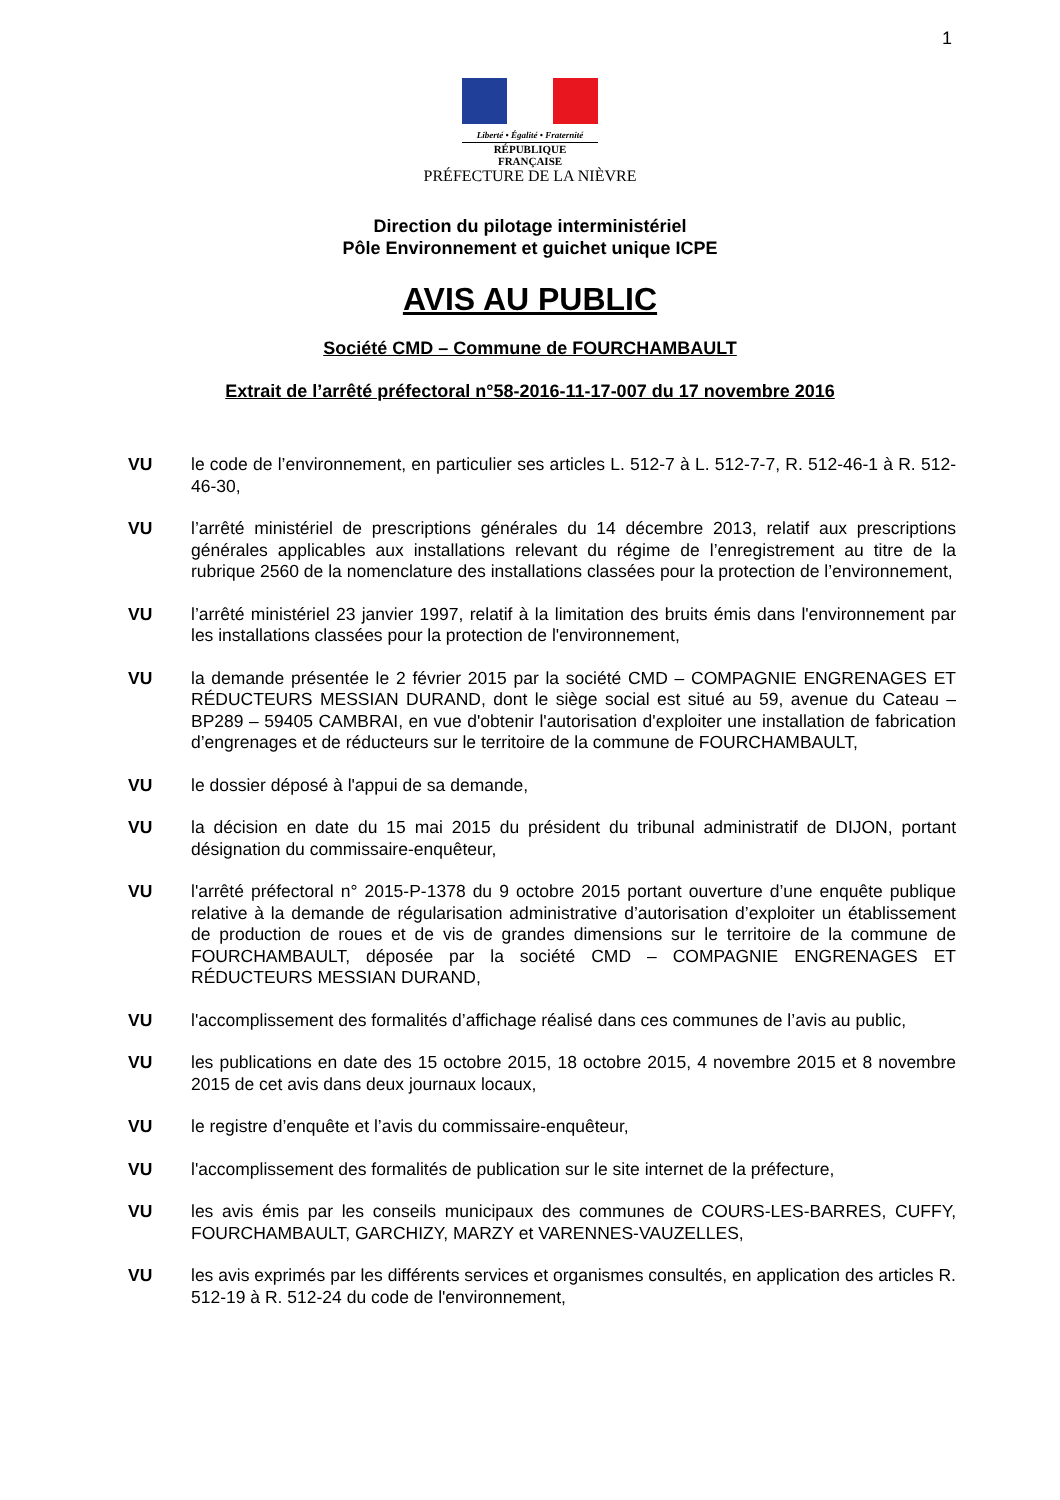1
Liberté • Égalité • Fraternité
RÉPUBLIQUE FRANÇAISE
PRÉFECTURE DE LA NIÈVRE
Direction du pilotage interministériel
Pôle Environnement et guichet unique ICPE
AVIS AU PUBLIC
Société CMD – Commune de FOURCHAMBAULT
Extrait de l’arrêté préfectoral n°58-2016-11-17-007 du 17 novembre 2016
VU le code de l’environnement, en particulier ses articles L. 512-7 à L. 512-7-7, R. 512-46-1 à R. 512-46-30,
VU l’arrêté ministériel de prescriptions générales du 14 décembre 2013, relatif aux prescriptions générales applicables aux installations relevant du régime de l’enregistrement au titre de la rubrique 2560 de la nomenclature des installations classées pour la protection de l’environnement,
VU l’arrêté ministériel 23 janvier 1997, relatif à la limitation des bruits émis dans l'environnement par les installations classées pour la protection de l'environnement,
VU la demande présentée le 2 février 2015 par la société CMD – COMPAGNIE ENGRENAGES ET RÉDUCTEURS MESSIAN DURAND, dont le siège social est situé au 59, avenue du Cateau – BP289 – 59405 CAMBRAI, en vue d'obtenir l'autorisation d'exploiter une installation de fabrication d’engrenages et de réducteurs sur le territoire de la commune de FOURCHAMBAULT,
VU le dossier déposé à l'appui de sa demande,
VU la décision en date du 15 mai 2015 du président du tribunal administratif de DIJON, portant désignation du commissaire-enquêteur,
VU l'arrêté préfectoral n° 2015-P-1378 du 9 octobre 2015 portant ouverture d’une enquête publique relative à la demande de régularisation administrative d’autorisation d’exploiter un établissement de production de roues et de vis de grandes dimensions sur le territoire de la commune de FOURCHAMBAULT, déposée par la société CMD – COMPAGNIE ENGRENAGES ET RÉDUCTEURS MESSIAN DURAND,
VU l'accomplissement des formalités d’affichage réalisé dans ces communes de l’avis au public,
VU les publications en date des 15 octobre 2015, 18 octobre 2015, 4 novembre 2015 et 8 novembre 2015 de cet avis dans deux journaux locaux,
VU le registre d’enquête et l’avis du commissaire-enquêteur,
VU l'accomplissement des formalités de publication sur le site internet de la préfecture,
VU les avis émis par les conseils municipaux des communes de COURS-LES-BARRES, CUFFY, FOURCHAMBAULT, GARCHIZY, MARZY et VARENNES-VAUZELLES,
VU les avis exprimés par les différents services et organismes consultés, en application des articles R. 512-19 à R. 512-24 du code de l'environnement,